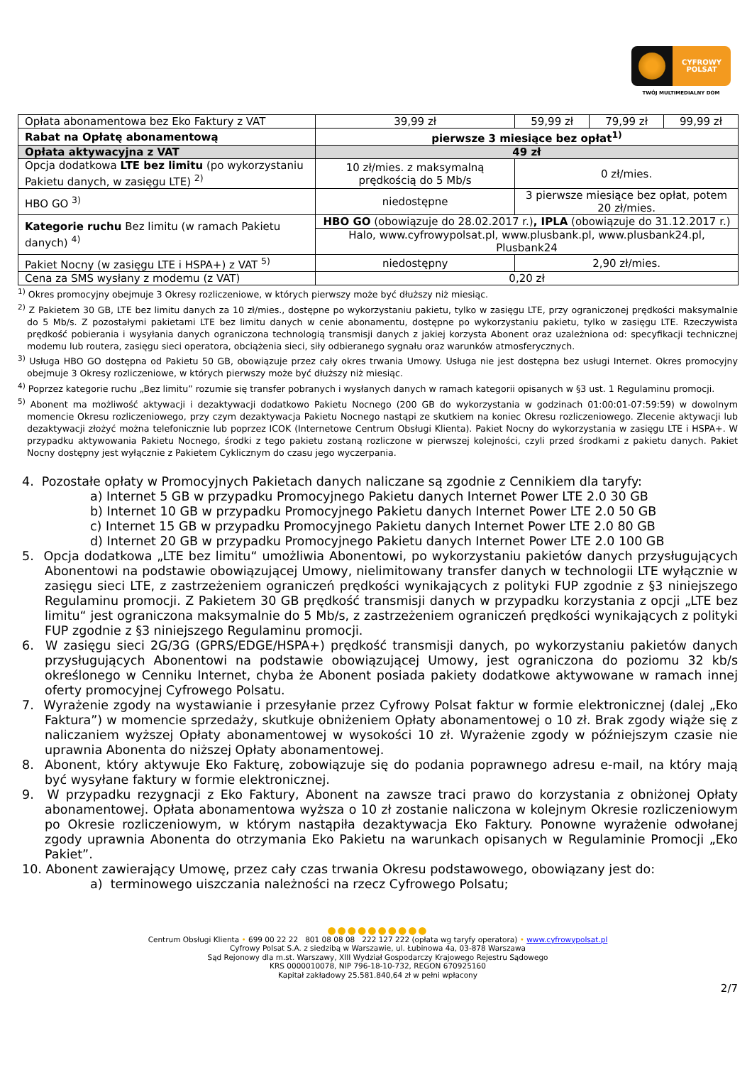CYFROWY
POLSAT
TWÓJ MULTIMEDIALNY DOM
| Opłata abonamentowa bez Eko Faktury z VAT | 39,99 zł | 59,99 zł | 79,99 zł | 99,99 zł |
| Rabat na Opłatę abonamentową | pierwsze 3 miesiące bez opłat<sup>1)</sup> | | | |
| Opłata aktywacyjna z VAT | 49 zł | | | |
| Opcja dodatkowa LTE bez limitu (po wykorzystaniu Pakietu danych, w zasięgu LTE) <sup>2)</sup> | 10 zł/mies. z maksymalną prędkością do 5 Mb/s | 0 zł/mies. | | |
| HBO GO <sup>3)</sup> | niedostępne | 3 pierwsze miesiące bez opłat, potem 20 zł/mies. | | |
| Kategorie ruchu Bez limitu (w ramach Pakietu danych) <sup>4)</sup> | HBO GO (obowiązuje do 28.02.2017 r.) , IPLA (obowiązuje do 31.12.2017 r.) | | | |
| | Halo, www.cyfrowypolsat.pl, www.plusbank.pl, www.plusbank24.pl, Plusbank24 | | | |
| Pakiet Nocny (w zasięgu LTE i HSPA+) z VAT <sup>5)</sup> | niedostępny | 2,90 zł/mies. | | |
| Cena za SMS wysłany z modemu (z VAT) | 0,20 zł | | | |
<sup>1)</sup> Okres promocyjny obejmuje 3 Okresy rozliczeniowe, w których pierwszy może być dłuższy niż miesiąc.
<sup>2)</sup> Z Pakietem 30 GB, LTE bez limitu danych za 10 zł/mies., dostępne po wykorzystaniu pakietu, tylko w zasięgu LTE, przy ograniczonej prędkości maksymalnie do 5 Mb/s. Z pozostałymi pakietami LTE bez limitu danych w cenie abonamentu, dostępne po wykorzystaniu pakietu, tylko w zasięgu LTE. Rzeczywista prędkość pobierania i wysyłania danych ograniczona technologią transmisji danych z jakiej korzysta Abonent oraz uzależniona od: specyfikacji technicznej modemu lub routera, zasięgu sieci operatora, obciążenia sieci, siły odbieranego sygnału oraz warunków atmosferycznych.
<sup>3)</sup> Usługa HBO GO dostępna od Pakietu 50 GB, obowiązuje przez cały okres trwania Umowy. Usługa nie jest dostępna bez usługi Internet. Okres promocyjny obejmuje 3 Okresy rozliczeniowe, w których pierwszy może być dłuższy niż miesiąc.
<sup>4)</sup> Poprzez kategorie ruchu „Bez limitu” rozumie się transfer pobranych i wysłanych danych w ramach kategorii opisanych w §3 ust. 1 Regulaminu promocji.
<sup>5)</sup> Abonent ma możliwość aktywacji i dezaktywacji dodatkowo Pakietu Nocnego (200 GB do wykorzystania w godzinach 01:00:01-07:59:59) w dowolnym momencie Okresu rozliczeniowego, przy czym dezaktywacja Pakietu Nocnego nastąpi ze skutkiem na koniec Okresu rozliczeniowego. Zlecenie aktywacji lub dezaktywacji złożyć można telefonicznie lub poprzez ICOK (Internetowe Centrum Obsługi Klienta). Pakiet Nocny do wykorzystania w zasięgu LTE i HSPA+. W przypadku aktywowania Pakietu Nocnego, środki z tego pakietu zostaną rozliczone w pierwszej kolejności, czyli przed środkami z pakietu danych. Pakiet Nocny dostępny jest wyłącznie z Pakietem Cyklicznym do czasu jego wyczerpania.
4. Pozostałe opłaty w Promocyjnych Pakietach danych naliczane są zgodnie z Cennikiem dla taryfy:
a) Internet 5 GB w przypadku Promocyjnego Pakietu danych Internet Power LTE 2.0 30 GB
b) Internet 10 GB w przypadku Promocyjnego Pakietu danych Internet Power LTE 2.0 50 GB
c) Internet 15 GB w przypadku Promocyjnego Pakietu danych Internet Power LTE 2.0 80 GB
d) Internet 20 GB w przypadku Promocyjnego Pakietu danych Internet Power LTE 2.0 100 GB
5. Opcja dodatkowa „LTE bez limitu“ umożliwia Abonentowi, po wykorzystaniu pakietów danych przysługujących Abonentowi na podstawie obowiązującej Umowy, nielimitowany transfer danych w technologii LTE wyłącznie w zasięgu sieci LTE, z zastrzeżeniem ograniczeń prędkości wynikających z polityki FUP zgodnie z §3 niniejszego Regulaminu promocji. Z Pakietem 30 GB prędkość transmisji danych w przypadku korzystania z opcji „LTE bez limitu“ jest ograniczona maksymalnie do 5 Mb/s, z zastrzeżeniem ograniczeń prędkości wynikających z polityki FUP zgodnie z §3 niniejszego Regulaminu promocji.
6. W zasięgu sieci 2G/3G (GPRS/EDGE/HSPA+) prędkość transmisji danych, po wykorzystaniu pakietów danych przysługujących Abonentowi na podstawie obowiązującej Umowy, jest ograniczona do poziomu 32 kb/s określonego w Cenniku Internet, chyba że Abonent posiada pakiety dodatkowe aktywowane w ramach innej oferty promocyjnej Cyfrowego Polsatu.
7. Wyrażenie zgody na wystawianie i przesyłanie przez Cyfrowy Polsat faktur w formie elektronicznej (dalej „Eko Faktura”) w momencie sprzedaży, skutkuje obniżeniem Opłaty abonamentowej o 10 zł. Brak zgody wiąże się z naliczaniem wyższej Opłaty abonamentowej w wysokości 10 zł. Wyrażenie zgody w późniejszym czasie nie uprawnia Abonenta do niższej Opłaty abonamentowej.
8. Abonent, który aktywuje Eko Fakturę, zobowiązuje się do podania poprawnego adresu e-mail, na który mają być wysyłane faktury w formie elektronicznej.
9. W przypadku rezygnacji z Eko Faktury, Abonent na zawsze traci prawo do korzystania z obniżonej Opłaty abonamentowej. Opłata abonamentowa wyższa o 10 zł zostanie naliczona w kolejnym Okresie rozliczeniowym po Okresie rozliczeniowym, w którym nastąpiła dezaktywacja Eko Faktury. Ponowne wyrażenie odwołanej zgody uprawnia Abonenta do otrzymania Eko Pakietu na warunkach opisanych w Regulaminie Promocji „Eko Pakiet”.
10. Abonent zawierający Umowę, przez cały czas trwania Okresu podstawowego, obowiązany jest do:
a) terminowego uiszczania należności na rzecz Cyfrowego Polsatu;
●●●●●●●●●●
Centrum Obsługi Klienta • 699 00 22 22 801 08 08 08 222 127 222 (opłata wg taryfy operatora) • www.cyfrowypolsat.pl
Cyfrowy Polsat S.A. z siedzibą w Warszawie, ul. Łubinowa 4a, 03-878 Warszawa
Sąd Rejonowy dla m.st. Warszawy, XIII Wydział Gospodarczy Krajowego Rejestru Sądowego
KRS 0000010078, NIP 796-18-10-732, REGON 670925160
Kapitał zakładowy 25.581.840,64 zł w pełni wpłacony
2/7